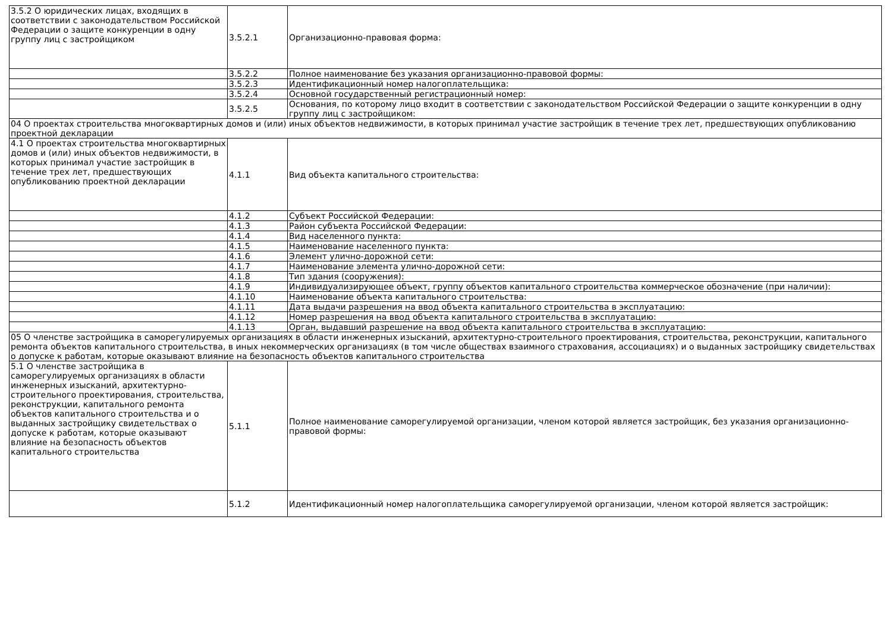| 3.5.2 О юридических лицах, входящих в соответствии с законодательством Российской Федерации о защите конкуренции в одну группу лиц с застройщиком | 3.5.2.1 | Организационно-правовая форма: |
| | 3.5.2.2 | Полное наименование без указания организационно-правовой формы: |
| | 3.5.2.3 | Идентификационный номер налогоплательщика: |
| | 3.5.2.4 | Основной государственный регистрационный номер: |
| | 3.5.2.5 | Основания, по которому лицо входит в соответствии с законодательством Российской Федерации о защите конкуренции в одну группу лиц с застройщиком: |
| 04 О проектах строительства многоквартирных домов и (или) иных объектов недвижимости, в которых принимал участие застройщик в течение трех лет, предшествующих опубликованию проектной декларации | | |
| 4.1 О проектах строительства многоквартирных домов и (или) иных объектов недвижимости, в которых принимал участие застройщик в течение трех лет, предшествующих опубликованию проектной декларации | 4.1.1 | Вид объекта капитального строительства: |
| | 4.1.2 | Субъект Российской Федерации: |
| | 4.1.3 | Район субъекта Российской Федерации: |
| | 4.1.4 | Вид населенного пункта: |
| | 4.1.5 | Наименование населенного пункта: |
| | 4.1.6 | Элемент улично-дорожной сети: |
| | 4.1.7 | Наименование элемента улично-дорожной сети: |
| | 4.1.8 | Тип здания (сооружения): |
| | 4.1.9 | Индивидуализирующее объект, группу объектов капитального строительства коммерческое обозначение (при наличии): |
| | 4.1.10 | Наименование объекта капитального строительства: |
| | 4.1.11 | Дата выдачи разрешения на ввод объекта капитального строительства в эксплуатацию: |
| | 4.1.12 | Номер разрешения на ввод объекта капитального строительства в эксплуатацию: |
| | 4.1.13 | Орган, выдавший разрешение на ввод объекта капитального строительства в эксплуатацию: |
| 05 О членстве застройщика в саморегулируемых организациях в области инженерных изысканий, архитектурно-строительного проектирования, строительства, реконструкции, капитального ремонта объектов капитального строительства, в иных некоммерческих организациях (в том числе обществах взаимного страхования, ассоциациях) и о выданных застройщику свидетельствах о допуске к работам, которые оказывают влияние на безопасность объектов капитального строительства | | |
| 5.1 О членстве застройщика в саморегулируемых организациях в области инженерных изысканий, архитектурно-строительного проектирования, строительства, реконструкции, капитального ремонта объектов капитального строительства и о выданных застройщику свидетельствах о допуске к работам, которые оказывают влияние на безопасность объектов капитального строительства | 5.1.1 | Полное наименование саморегулируемой организации, членом которой является застройщик, без указания организационно-правовой формы: |
| | 5.1.2 | Идентификационный номер налогоплательщика саморегулируемой организации, членом которой является застройщик: |